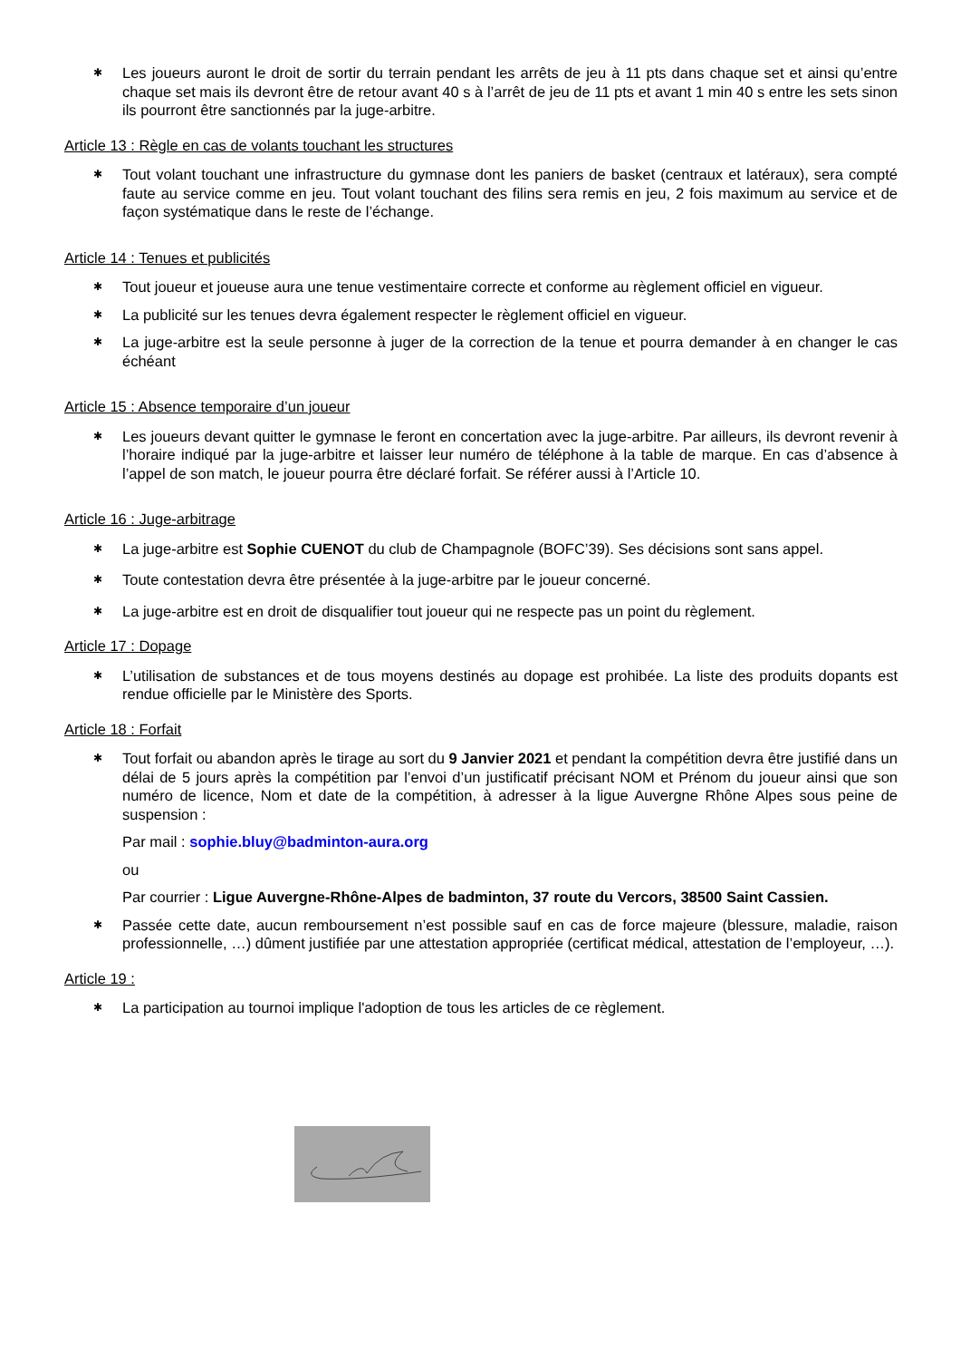✱ Les joueurs auront le droit de sortir du terrain pendant les arrêts de jeu à 11 pts dans chaque set et ainsi qu’entre chaque set mais ils devront être de retour avant 40 s à l’arrêt de jeu de 11 pts et avant 1 min 40 s entre les sets sinon ils pourront être sanctionnés par la juge-arbitre.
Article 13 : Règle en cas de volants touchant les structures
✱ Tout volant touchant une infrastructure du gymnase dont les paniers de basket (centraux et latéraux), sera compté faute au service comme en jeu. Tout volant touchant des filins sera remis en jeu, 2 fois maximum au service et de façon systématique dans le reste de l’échange.
Article 14 : Tenues et publicités
✱ Tout joueur et joueuse aura une tenue vestimentaire correcte et conforme au règlement officiel en vigueur.
✱ La publicité sur les tenues devra également respecter le règlement officiel en vigueur.
✱ La juge-arbitre est la seule personne à juger de la correction de la tenue et pourra demander à en changer le cas échéant
Article 15 : Absence temporaire d’un joueur
✱ Les joueurs devant quitter le gymnase le feront en concertation avec la juge-arbitre. Par ailleurs, ils devront revenir à l’horaire indiqué par la juge-arbitre et laisser leur numéro de téléphone à la table de marque. En cas d’absence à l’appel de son match, le joueur pourra être déclaré forfait. Se référer aussi à l’Article 10.
Article 16 : Juge-arbitrage
✱ La juge-arbitre est Sophie CUENOT du club de Champagnole (BOFC’39). Ses décisions sont sans appel.
✱ Toute contestation devra être présentée à la juge-arbitre par le joueur concerné.
✱ La juge-arbitre est en droit de disqualifier tout joueur qui ne respecte pas un point du règlement.
Article 17 : Dopage
✱ L’utilisation de substances et de tous moyens destinés au dopage est prohibée. La liste des produits dopants est rendue officielle par le Ministère des Sports.
Article 18 : Forfait
✱ Tout forfait ou abandon après le tirage au sort du 9 Janvier 2021 et pendant la compétition devra être justifié dans un délai de 5 jours après la compétition par l’envoi d’un justificatif précisant NOM et Prénom du joueur ainsi que son numéro de licence, Nom et date de la compétition, à adresser à la ligue Auvergne Rhône Alpes sous peine de suspension :
Par mail : sophie.bluy@badminton-aura.org
ou
Par courrier : Ligue Auvergne-Rhône-Alpes de badminton, 37 route du Vercors, 38500 Saint Cassien.
✱ Passée cette date, aucun remboursement n’est possible sauf en cas de force majeure (blessure, maladie, raison professionnelle, …) dûment justifiée par une attestation appropriée (certificat médical, attestation de l’employeur, …).
Article 19 :
✱ La participation au tournoi implique l'adoption de tous les articles de ce règlement.